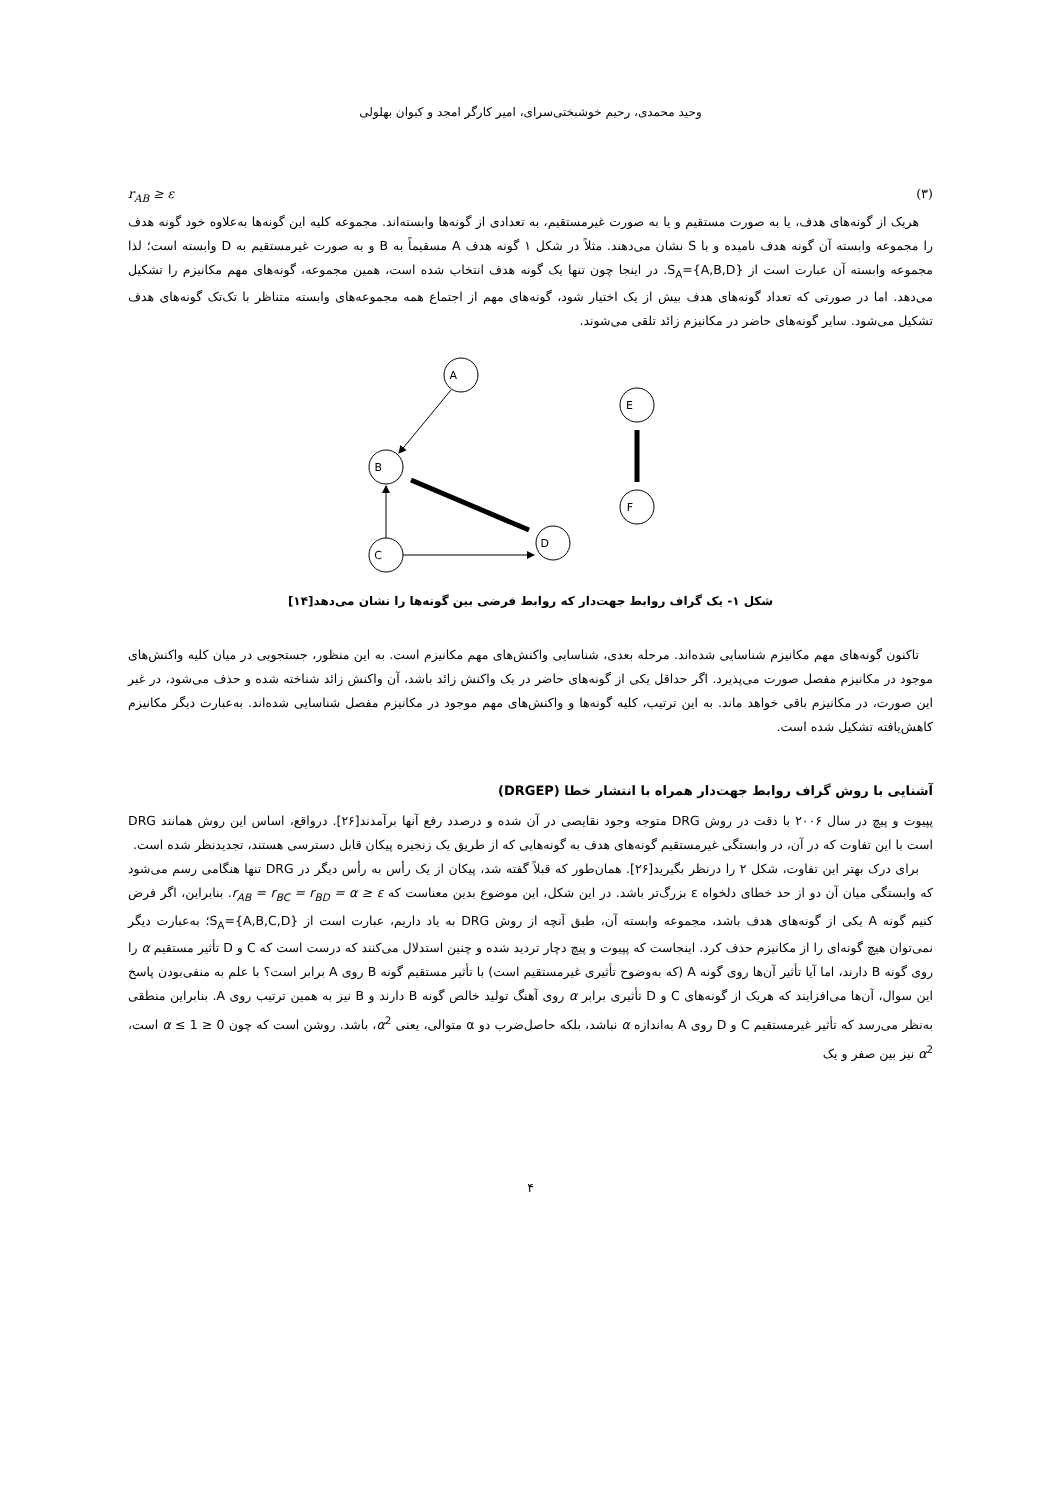وحید محمدی، رحیم خوشبختی‌سرای، امیر کارگر امجد و کیوان بهلولی
r<sub>AB</sub> ≥ ε (۳)
هریک از گونه‌های هدف، یا به صورت مستقیم و یا به صورت غیرمستقیم، به تعدادی از گونه‌ها وابسته‌اند. مجموعه کلیه این گونه‌ها به‌علاوه خود گونه هدف را مجموعه وابسته آن گونه هدف نامیده و با S نشان می‌دهند. مثلاً در شکل ۱ گونه هدف A مسقیماً به B و به صورت غیرمستقیم به D وابسته است؛ لذا مجموعه وابسته آن عبارت است از S<sub>A</sub>={A,B,D}. در اینجا چون تنها یک گونه هدف انتخاب شده است، همین مجموعه، گونه‌های مهم مکانیزم را تشکیل می‌دهد. اما در صورتی که تعداد گونه‌های هدف بیش از یک اختیار شود، گونه‌های مهم از اجتماع همه مجموعه‌های وابسته متناظر با تک‌تک گونه‌های هدف تشکیل می‌شود. سایر گونه‌های حاضر در مکانیزم زائد تلقی می‌شوند.
A
B
C
D
E
F
شکل ۱- یک گراف روابط جهت‌دار که روابط فرضی بین گونه‌ها را نشان می‌دهد[۱۴]
تاکنون گونه‌های مهم مکانیزم شناسایی شده‌اند. مرحله بعدی، شناسایی واکنش‌های مهم مکانیزم است. به این منظور، جستجویی در میان کلیه واکنش‌های موجود در مکانیزم مفصل صورت می‌پذیرد. اگر حداقل یکی از گونه‌های حاضر در یک واکنش زائد باشد، آن واکنش زائد شناخته شده و حذف می‌شود، در غیر این صورت، در مکانیزم باقی خواهد ماند. به این ترتیب، کلیه گونه‌ها و واکنش‌های مهم موجود در مکانیزم مفصل شناسایی شده‌اند. به‌عبارت دیگر مکانیزم کاهش‌یافته تشکیل شده است.
آشنایی با روش گراف روابط جهت‌دار همراه با انتشار خطا (DRGEP)
پپیوت و پیچ در سال ۲۰۰۶ با دقت در روش DRG متوجه وجود نقایصی در آن شده و درصدد رفع آنها برآمدند[۲۶]. درواقع، اساس این روش همانند DRG است با این تفاوت که در آن، در وابستگی غیرمستقیم گونه‌های هدف به گونه‌هایی که از طریق یک زنجیره پیکان قابل دسترسی هستند، تجدیدنظر شده است.
برای درک بهتر این تفاوت، شکل ۲ را درنظر بگیرید[۲۶]. همان‌طور که قبلاً گفته شد، پیکان از یک رأس به رأس دیگر در DRG تنها هنگامی رسم می‌شود که وابستگی میان آن دو از حد خطای دلخواه ε بزرگ‌تر باشد. در این شکل، این موضوع بدین معناست که r<sub>AB</sub> = r<sub>BC</sub> = r<sub>BD</sub> = α ≥ ε. بنابراین، اگر فرض کنیم گونه A یکی از گونه‌های هدف باشد، مجموعه وابسته آن، طبق آنچه از روش DRG به یاد داریم، عبارت است از S<sub>A</sub>={A,B,C,D}؛ به‌عبارت دیگر نمی‌توان هیچ گونه‌ای را از مکانیزم حذف کرد. اینجاست که پپیوت و پیچ دچار تردید شده و چنین استدلال می‌کنند که درست است که C و D تأثیر مستقیم α را روی گونه B دارند، اما آیا تأثیر آن‌ها روی گونه A (که به‌وضوح تأثیری غیرمستقیم است) با تأثیر مستقیم گونه B روی A برابر است؟ با علم به منفی‌بودن پاسخ این سوال، آن‌ها می‌افزایند که هریک از گونه‌های C و D تأثیری برابر α روی آهنگ تولید خالص گونه B دارند و B نیز به همین ترتیب روی A. بنابراین منطقی به‌نظر می‌رسد که تأثیر غیرمستقیم C و D روی A به‌اندازه α نباشد، بلکه حاصل‌ضرب دو α متوالی، یعنی α<sup>2</sup>، باشد. روشن است که چون 0 ≤ α ≤ 1 است، α<sup>2</sup> نیز بین صفر و یک
۴